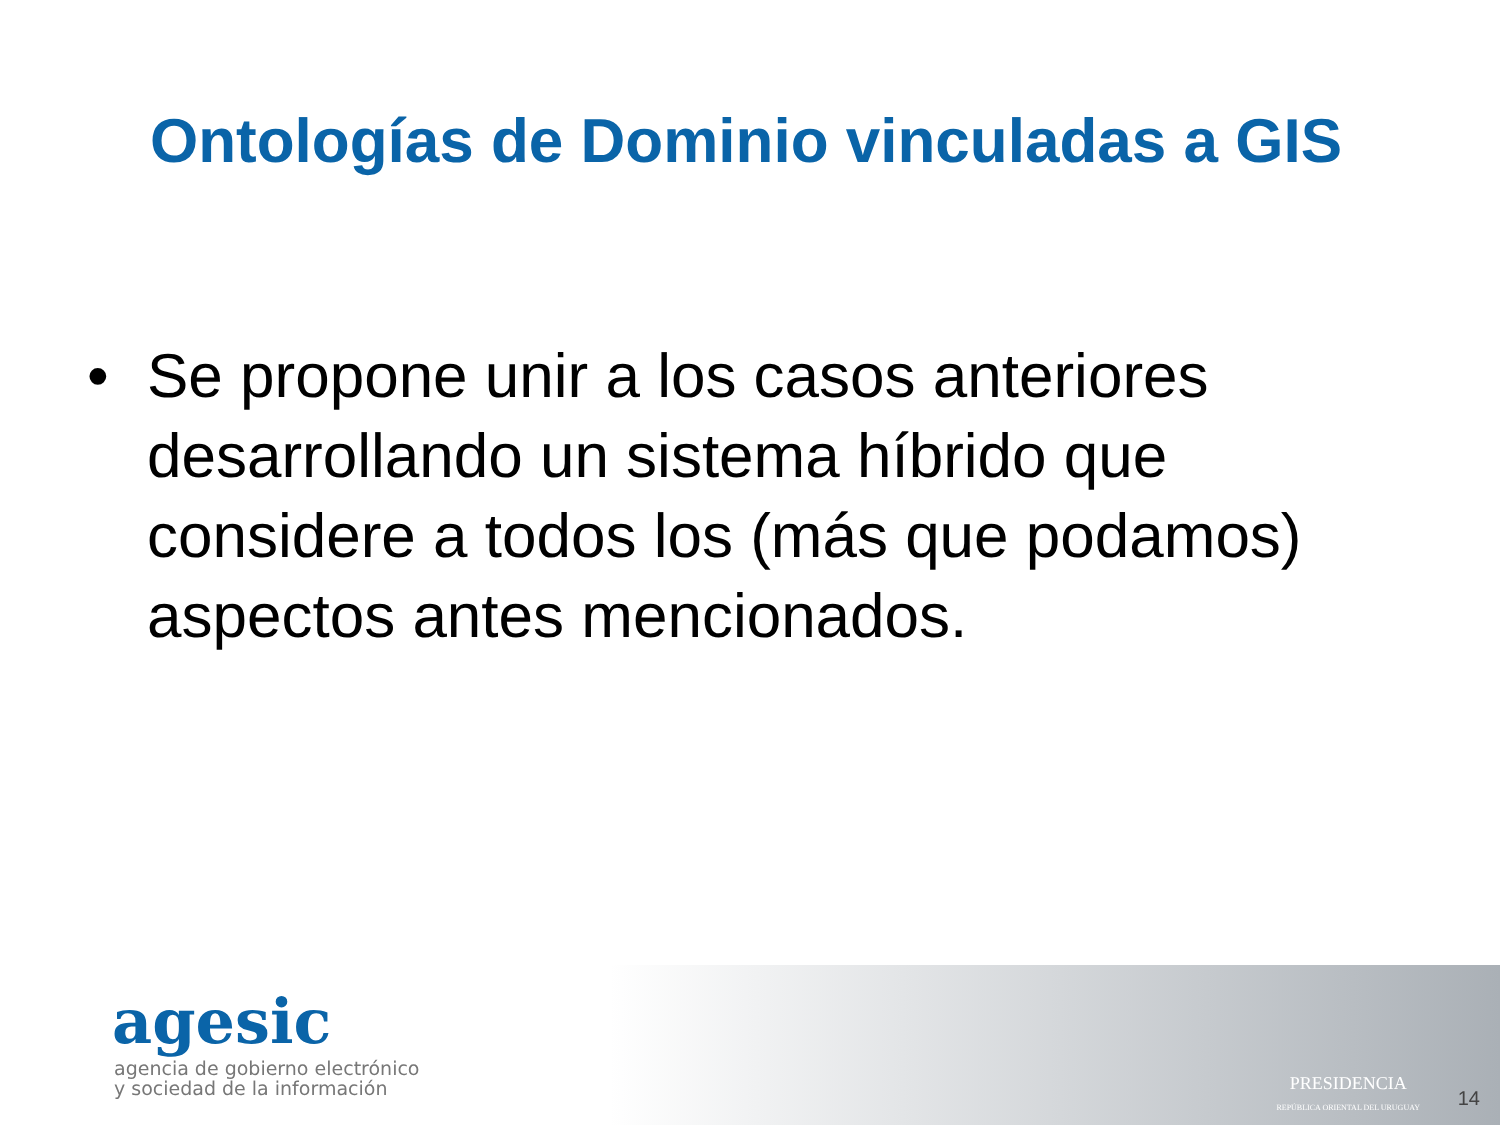Ontologías de Dominio vinculadas a GIS
• Se propone unir a los casos anteriores desarrollando un sistema híbrido que considere a todos los (más que podamos) aspectos antes mencionados.
agesic
agencia de gobierno electrónico
y sociedad de la información
PRESIDENCIA
REPÚBLICA ORIENTAL DEL URUGUAY
14